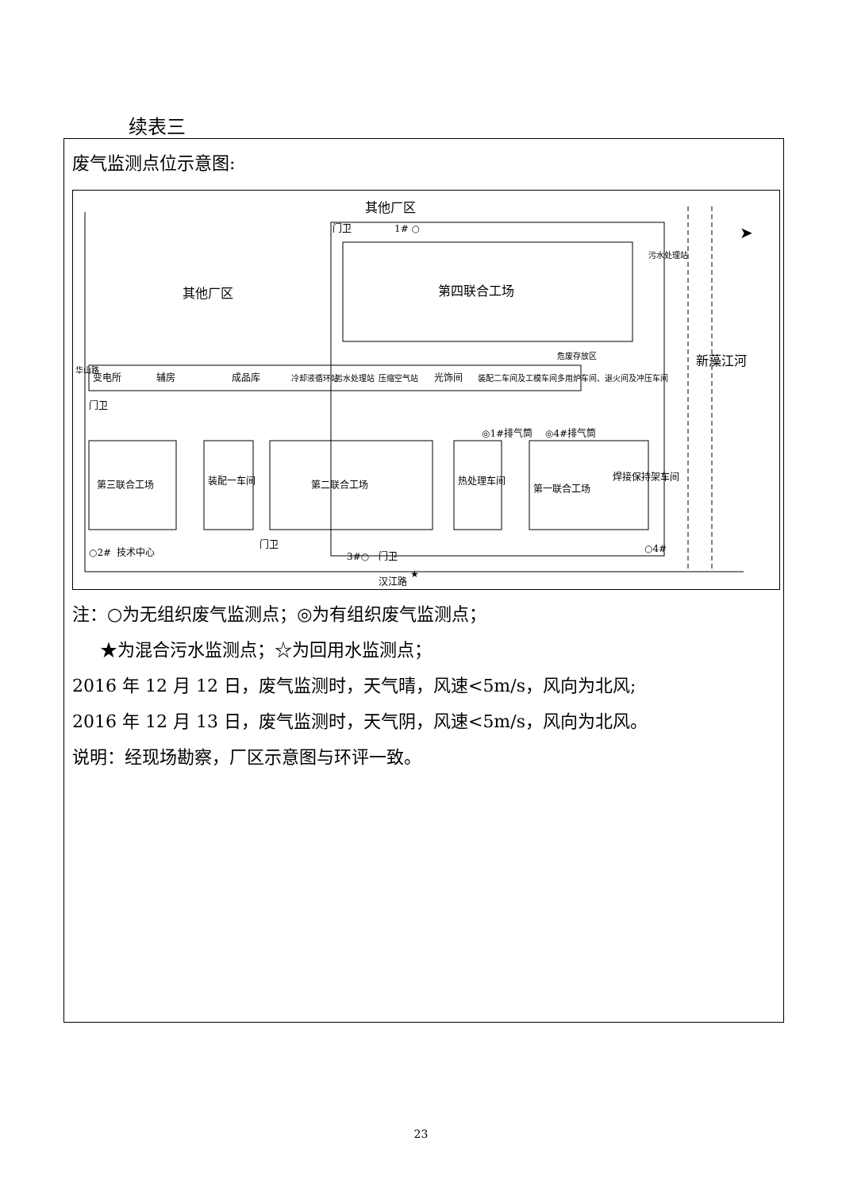续表三
废气监测点位示意图:
其他厂区
其他厂区
第四联合工场
门卫
1# ○
污水处理站
新藻江河
变电所
辅房
成品库
冷却液循环站
污水处理站
压缩空气站
光饰间
装配二车间及工模车间
多用炉车间、退火间及冲压车间
危废存放区
华山路
门卫
◎1#排气筒
◎4#排气筒
第三联合工场
装配一车间
第二联合工场
热处理车间
第一联合工场
焊接保持架车间
○2#
技术中心
门卫
3#○
门卫
○4#
★
汉江路
➤
注：○为无组织废气监测点；◎为有组织废气监测点；
★为混合污水监测点；☆为回用水监测点；
2016 年 12 月 12 日，废气监测时，天气晴，风速<5m/s，风向为北风;
2016 年 12 月 13 日，废气监测时，天气阴，风速<5m/s，风向为北风。
说明：经现场勘察，厂区示意图与环评一致。
23